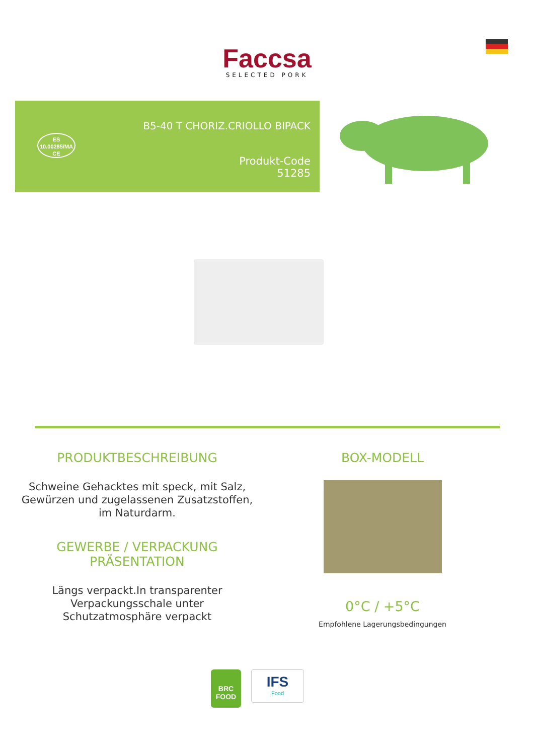Faccsa
SELECTED PORK
ES
10.00285/MA
CE
B5-40 T CHORIZ.CRIOLLO BIPACK
Produkt-Code
51285
PRODUKTBESCHREIBUNG
Schweine Gehacktes mit speck, mit Salz, Gewürzen und zugelassenen Zusatzstoffen, im Naturdarm.
GEWERBE / VERPACKUNG
PRÄSENTATION
Längs verpackt.In transparenter Verpackungsschale unter Schutzatmosphäre verpackt
BOX-MODELL
0°C / +5°C
Empfohlene Lagerungsbedingungen
BRC
FOOD
IFS
Food